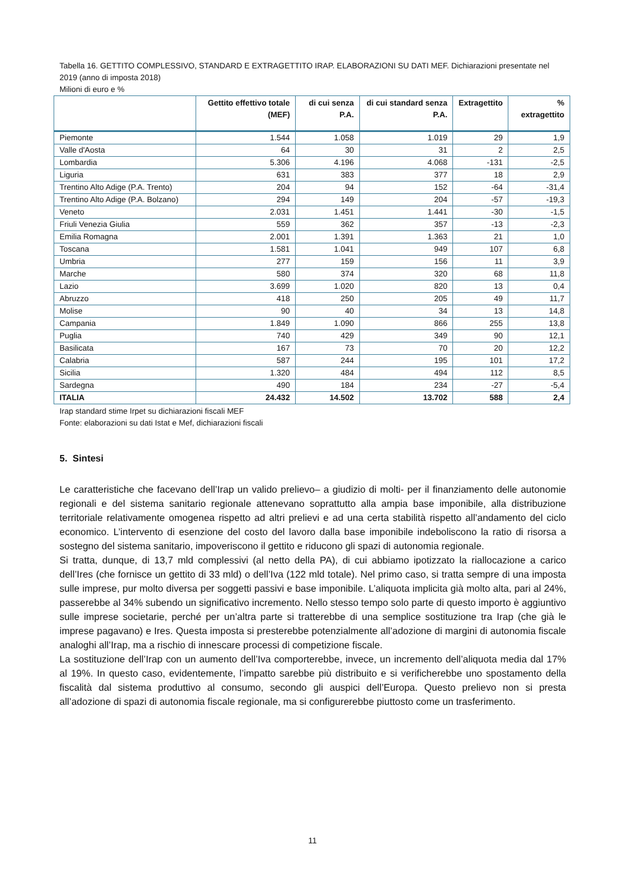Tabella 16. GETTITO COMPLESSIVO, STANDARD E EXTRAGETTITO IRAP. ELABORAZIONI SU DATI MEF. Dichiarazioni presentate nel 2019 (anno di imposta 2018)
Milioni di euro e %
| | Gettito effettivo totale (MEF) | di cui senza P.A. | di cui standard senza P.A. | Extragettito | % extragettito |
| --- | --- | --- | --- | --- | --- |
| Piemonte | 1.544 | 1.058 | 1.019 | 29 | 1,9 |
| Valle d'Aosta | 64 | 30 | 31 | 2 | 2,5 |
| Lombardia | 5.306 | 4.196 | 4.068 | -131 | -2,5 |
| Liguria | 631 | 383 | 377 | 18 | 2,9 |
| Trentino Alto Adige (P.A. Trento) | 204 | 94 | 152 | -64 | -31,4 |
| Trentino Alto Adige (P.A. Bolzano) | 294 | 149 | 204 | -57 | -19,3 |
| Veneto | 2.031 | 1.451 | 1.441 | -30 | -1,5 |
| Friuli Venezia Giulia | 559 | 362 | 357 | -13 | -2,3 |
| Emilia Romagna | 2.001 | 1.391 | 1.363 | 21 | 1,0 |
| Toscana | 1.581 | 1.041 | 949 | 107 | 6,8 |
| Umbria | 277 | 159 | 156 | 11 | 3,9 |
| Marche | 580 | 374 | 320 | 68 | 11,8 |
| Lazio | 3.699 | 1.020 | 820 | 13 | 0,4 |
| Abruzzo | 418 | 250 | 205 | 49 | 11,7 |
| Molise | 90 | 40 | 34 | 13 | 14,8 |
| Campania | 1.849 | 1.090 | 866 | 255 | 13,8 |
| Puglia | 740 | 429 | 349 | 90 | 12,1 |
| Basilicata | 167 | 73 | 70 | 20 | 12,2 |
| Calabria | 587 | 244 | 195 | 101 | 17,2 |
| Sicilia | 1.320 | 484 | 494 | 112 | 8,5 |
| Sardegna | 490 | 184 | 234 | -27 | -5,4 |
| ITALIA | 24.432 | 14.502 | 13.702 | 588 | 2,4 |
Irap standard stime Irpet su dichiarazioni fiscali MEF
Fonte: elaborazioni su dati Istat e Mef, dichiarazioni fiscali
5. Sintesi
Le caratteristiche che facevano dell’Irap un valido prelievo– a giudizio di molti- per il finanziamento delle autonomie regionali e del sistema sanitario regionale attenevano soprattutto alla ampia base imponibile, alla distribuzione territoriale relativamente omogenea rispetto ad altri prelievi e ad una certa stabilità rispetto all’andamento del ciclo economico. L’intervento di esenzione del costo del lavoro dalla base imponibile indeboliscono la ratio di risorsa a sostegno del sistema sanitario, impoveriscono il gettito e riducono gli spazi di autonomia regionale.
Si tratta, dunque, di 13,7 mld complessivi (al netto della PA), di cui abbiamo ipotizzato la riallocazione a carico dell’Ires (che fornisce un gettito di 33 mld) o dell’Iva (122 mld totale). Nel primo caso, si tratta sempre di una imposta sulle imprese, pur molto diversa per soggetti passivi e base imponibile. L’aliquota implicita già molto alta, pari al 24%, passerebbe al 34% subendo un significativo incremento. Nello stesso tempo solo parte di questo importo è aggiuntivo sulle imprese societarie, perché per un’altra parte si tratterebbe di una semplice sostituzione tra Irap (che già le imprese pagavano) e Ires. Questa imposta si presterebbe potenzialmente all’adozione di margini di autonomia fiscale analoghi all’Irap, ma a rischio di innescare processi di competizione fiscale.
La sostituzione dell’Irap con un aumento dell’Iva comporterebbe, invece, un incremento dell’aliquota media dal 17% al 19%. In questo caso, evidentemente, l’impatto sarebbe più distribuito e si verificherebbe uno spostamento della fiscalità dal sistema produttivo al consumo, secondo gli auspici dell’Europa. Questo prelievo non si presta all’adozione di spazi di autonomia fiscale regionale, ma si configurerebbe piuttosto come un trasferimento.
11